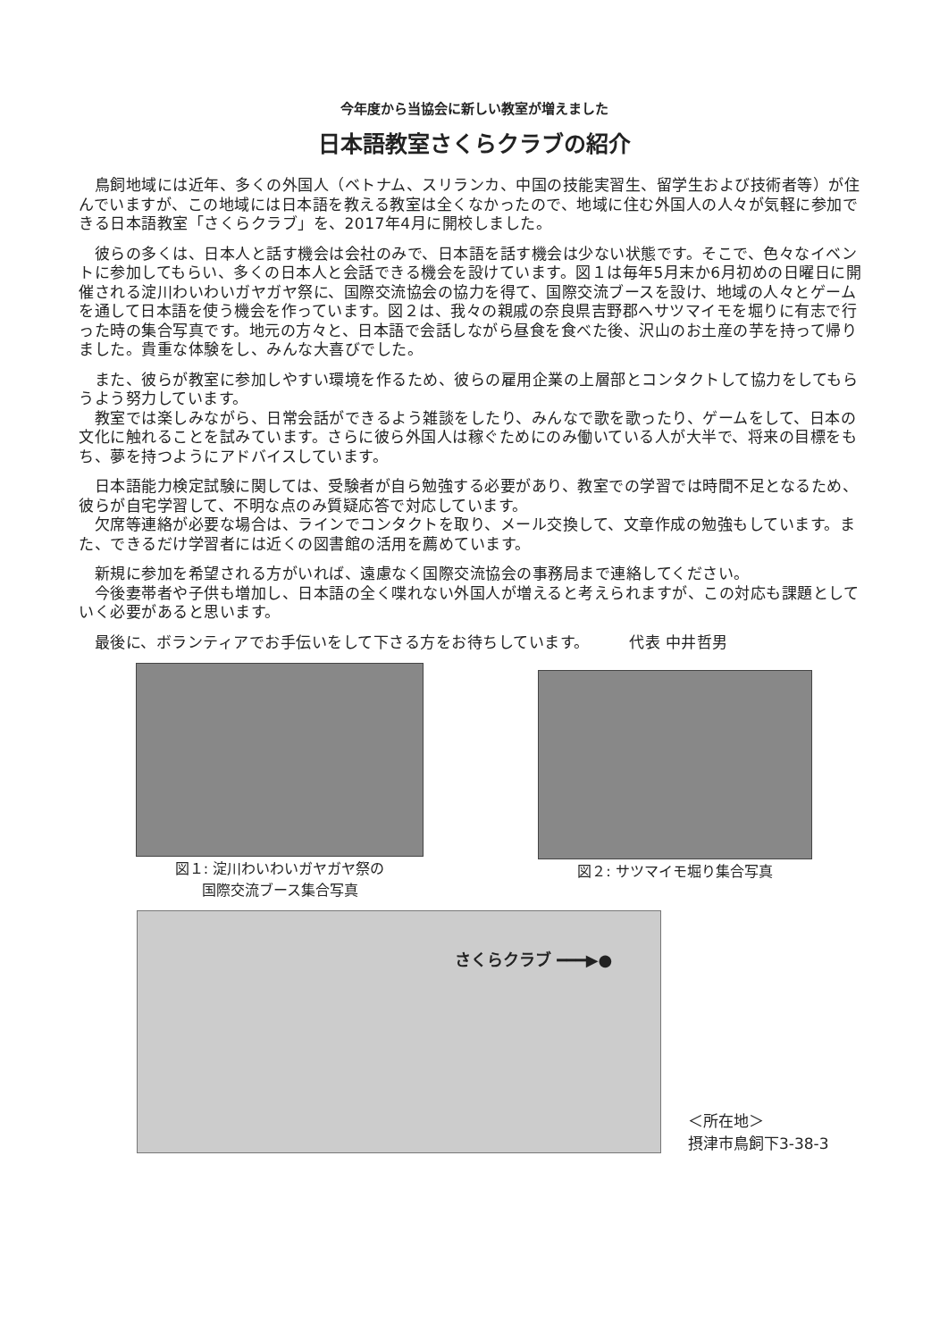今年度から当協会に新しい教室が増えました
日本語教室さくらクラブの紹介
　鳥飼地域には近年、多くの外国人（ベトナム、スリランカ、中国の技能実習生、留学生および技術者等）が住んでいますが、この地域には日本語を教える教室は全くなかったので、地域に住む外国人の人々が気軽に参加できる日本語教室「さくらクラブ」を、2017年4月に開校しました。
　彼らの多くは、日本人と話す機会は会社のみで、日本語を話す機会は少ない状態です。そこで、色々なイベントに参加してもらい、多くの日本人と会話できる機会を設けています。図１は毎年5月末か6月初めの日曜日に開催される淀川わいわいガヤガヤ祭に、国際交流協会の協力を得て、国際交流ブースを設け、地域の人々とゲームを通して日本語を使う機会を作っています。図２は、我々の親戚の奈良県吉野郡へサツマイモを堀りに有志で行った時の集合写真です。地元の方々と、日本語で会話しながら昼食を食べた後、沢山のお土産の芋を持って帰りました。貴重な体験をし、みんな大喜びでした。
　また、彼らが教室に参加しやすい環境を作るため、彼らの雇用企業の上層部とコンタクトして協力をしてもらうよう努力しています。
　教室では楽しみながら、日常会話ができるよう雑談をしたり、みんなで歌を歌ったり、ゲームをして、日本の文化に触れることを試みています。さらに彼ら外国人は稼ぐためにのみ働いている人が大半で、将来の目標をもち、夢を持つようにアドバイスしています。
　日本語能力検定試験に関しては、受験者が自ら勉強する必要があり、教室での学習では時間不足となるため、彼らが自宅学習して、不明な点のみ質疑応答で対応しています。
　欠席等連絡が必要な場合は、ラインでコンタクトを取り、メール交換して、文章作成の勉強もしています。また、できるだけ学習者には近くの図書館の活用を薦めています。
　新規に参加を希望される方がいれば、遠慮なく国際交流協会の事務局まで連絡してください。
　今後妻帯者や子供も増加し、日本語の全く喋れない外国人が増えると考えられますが、この対応も課題としていく必要があると思います。
　最後に、ボランティアでお手伝いをして下さる方をお待ちしています。　　　代表 中井哲男
図１: 淀川わいわいガヤガヤ祭の
国際交流ブース集合写真
図２: サツマイモ堀り集合写真
さくらクラブ ━━━▶●
＜所在地＞
摂津市鳥飼下3-38-3